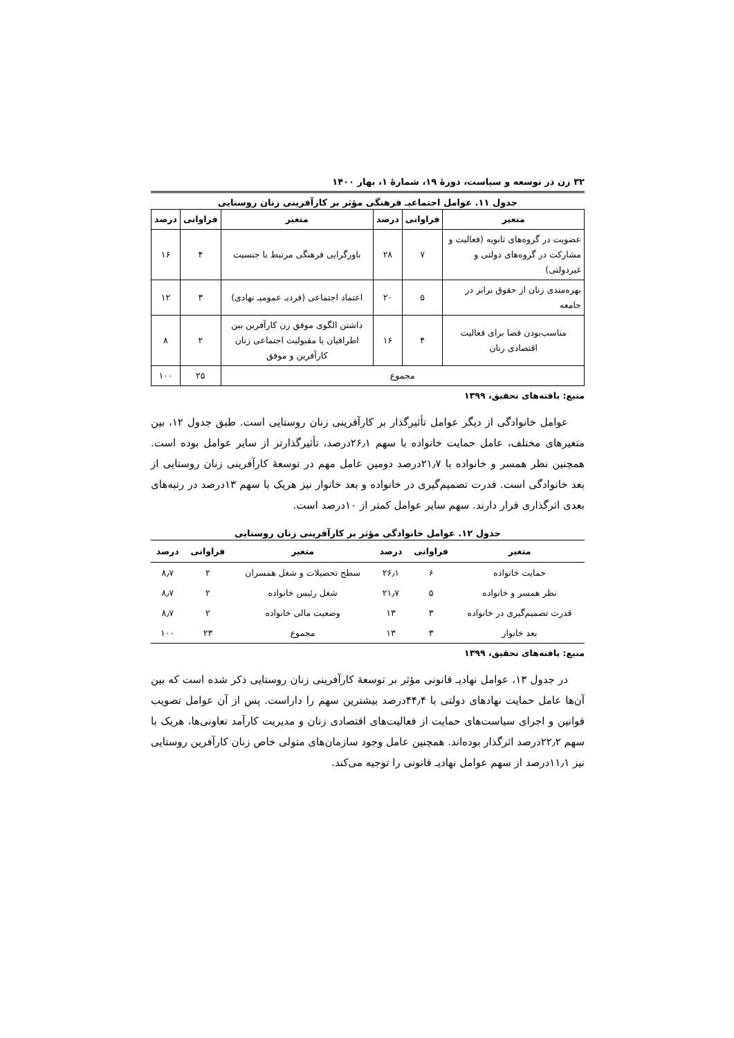۳۲ زن در توسعه و سیاست، دورهٔ ۱۹، شمارهٔ ۱، بهار ۱۴۰۰
جدول ۱۱. عوامل اجتماعیـ فرهنگی مؤثر بر کارآفرینی زنان روستایی
| متغیر | فراوانی | درصد | متغیر | فراوانی | درصد |
| --- | --- | --- | --- | --- | --- |
| عضویت در گروه‌های ثانویه (فعالیت و مشارکت در گروه‌های دولتی و غیردولتی) | ۷ | ۲۸ | باورگرایی فرهنگی مرتبط با جنسیت | ۴ | ۱۶ |
| بهره‌مندی زنان از حقوق برابر در جامعه | ۵ | ۲۰ | اعتماد اجتماعی (فردیـ عمومیـ نهادی) | ۳ | ۱۲ |
| مناسب‌بودن فضا برای فعالیت اقتصادی زنان | ۴ | ۱۶ | داشتن الگوی موفق زن کارآفرین بین اطرافیان یا مقبولیت اجتماعی زنان کارآفرین و موفق | ۲ | ۸ |
| مجموع | | | | ۲۵ | ۱۰۰ |
منبع: یافته‌های تحقیق، ۱۳۹۹
عوامل خانوادگی از دیگر عوامل تأثیرگذار بر کارآفرینی زنان روستایی است. طبق جدول ۱۲، بین متغیرهای مختلف، عامل حمایت خانواده با سهم ۲۶٫۱درصد، تأثیرگذارتر از سایر عوامل بوده است. همچنین نظر همسر و خانواده با ۲۱٫۷درصد دومین عامل مهم در توسعهٔ کارآفرینی زنان روستایی از بعد خانوادگی است. قدرت تصمیم‌گیری در خانواده و بعد خانوار نیز هریک با سهم ۱۳درصد در رتبه‌های بعدی اثرگذاری قرار دارند. سهم سایر عوامل کمتر از ۱۰درصد است.
جدول ۱۲. عوامل خانوادگی مؤثر بر کارآفرینی زنان روستایی
| متغیر | فراوانی | درصد | متغیر | فراوانی | درصد |
| --- | --- | --- | --- | --- | --- |
| حمایت خانواده | ۶ | ۲۶٫۱ | سطح تحصیلات و شغل همسران | ۲ | ۸٫۷ |
| نظر همسر و خانواده | ۵ | ۲۱٫۷ | شغل رئیس خانواده | ۲ | ۸٫۷ |
| قدرت تصمیم‌گیری در خانواده | ۳ | ۱۳ | وضعیت مالی خانواده | ۲ | ۸٫۷ |
| بعد خانوار | ۳ | ۱۳ | مجموع | ۲۳ | ۱۰۰ |
منبع: یافته‌های تحقیق، ۱۳۹۹
در جدول ۱۳، عوامل نهادیـ قانونی مؤثر بر توسعهٔ کارآفرینی زنان روستایی ذکر شده است که بین آن‌ها عامل حمایت نهادهای دولتی با ۴۴٫۴درصد بیشترین سهم را داراست. پس از آن عوامل تصویب قوانین و اجرای سیاست‌های حمایت از فعالیت‌های اقتصادی زنان و مدیریت کارآمد تعاونی‌ها، هریک با سهم ۲۲٫۲درصد اثرگذار بوده‌اند. همچنین عامل وجود سازمان‌های متولی خاص زنان کارآفرین روستایی نیز ۱۱٫۱درصد از سهم عوامل نهادیـ قانونی را توجیه می‌کند.